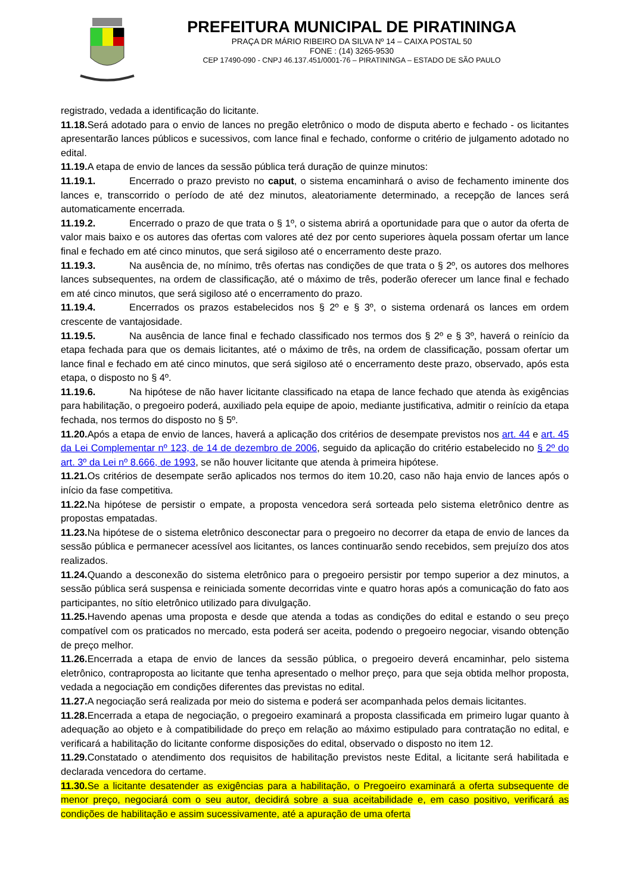PREFEITURA MUNICIPAL DE PIRATININGA
PRAÇA DR MÁRIO RIBEIRO DA SILVA Nº 14 – CAIXA POSTAL 50
FONE : (14) 3265-9530
CEP 17490-090 - CNPJ 46.137.451/0001-76 – PIRATININGA – ESTADO DE SÃO PAULO
registrado, vedada a identificação do licitante.
11.18. Será adotado para o envio de lances no pregão eletrônico o modo de disputa aberto e fechado - os licitantes apresentarão lances públicos e sucessivos, com lance final e fechado, conforme o critério de julgamento adotado no edital.
11.19. A etapa de envio de lances da sessão pública terá duração de quinze minutos:
11.19.1. Encerrado o prazo previsto no caput, o sistema encaminhará o aviso de fechamento iminente dos lances e, transcorrido o período de até dez minutos, aleatoriamente determinado, a recepção de lances será automaticamente encerrada.
11.19.2. Encerrado o prazo de que trata o § 1º, o sistema abrirá a oportunidade para que o autor da oferta de valor mais baixo e os autores das ofertas com valores até dez por cento superiores àquela possam ofertar um lance final e fechado em até cinco minutos, que será sigiloso até o encerramento deste prazo.
11.19.3. Na ausência de, no mínimo, três ofertas nas condições de que trata o § 2º, os autores dos melhores lances subsequentes, na ordem de classificação, até o máximo de três, poderão oferecer um lance final e fechado em até cinco minutos, que será sigiloso até o encerramento do prazo.
11.19.4. Encerrados os prazos estabelecidos nos § 2º e § 3º, o sistema ordenará os lances em ordem crescente de vantajosidade.
11.19.5. Na ausência de lance final e fechado classificado nos termos dos § 2º e § 3º, haverá o reinício da etapa fechada para que os demais licitantes, até o máximo de três, na ordem de classificação, possam ofertar um lance final e fechado em até cinco minutos, que será sigiloso até o encerramento deste prazo, observado, após esta etapa, o disposto no § 4º.
11.19.6. Na hipótese de não haver licitante classificado na etapa de lance fechado que atenda às exigências para habilitação, o pregoeiro poderá, auxiliado pela equipe de apoio, mediante justificativa, admitir o reinício da etapa fechada, nos termos do disposto no § 5º.
11.20. Após a etapa de envio de lances, haverá a aplicação dos critérios de desempate previstos nos art. 44 e art. 45 da Lei Complementar nº 123, de 14 de dezembro de 2006, seguido da aplicação do critério estabelecido no § 2º do art. 3º da Lei nº 8.666, de 1993, se não houver licitante que atenda à primeira hipótese.
11.21. Os critérios de desempate serão aplicados nos termos do item 10.20, caso não haja envio de lances após o início da fase competitiva.
11.22. Na hipótese de persistir o empate, a proposta vencedora será sorteada pelo sistema eletrônico dentre as propostas empatadas.
11.23. Na hipótese de o sistema eletrônico desconectar para o pregoeiro no decorrer da etapa de envio de lances da sessão pública e permanecer acessível aos licitantes, os lances continuarão sendo recebidos, sem prejuízo dos atos realizados.
11.24. Quando a desconexão do sistema eletrônico para o pregoeiro persistir por tempo superior a dez minutos, a sessão pública será suspensa e reiniciada somente decorridas vinte e quatro horas após a comunicação do fato aos participantes, no sítio eletrônico utilizado para divulgação.
11.25. Havendo apenas uma proposta e desde que atenda a todas as condições do edital e estando o seu preço compatível com os praticados no mercado, esta poderá ser aceita, podendo o pregoeiro negociar, visando obtenção de preço melhor.
11.26. Encerrada a etapa de envio de lances da sessão pública, o pregoeiro deverá encaminhar, pelo sistema eletrônico, contraproposta ao licitante que tenha apresentado o melhor preço, para que seja obtida melhor proposta, vedada a negociação em condições diferentes das previstas no edital.
11.27. A negociação será realizada por meio do sistema e poderá ser acompanhada pelos demais licitantes.
11.28. Encerrada a etapa de negociação, o pregoeiro examinará a proposta classificada em primeiro lugar quanto à adequação ao objeto e à compatibilidade do preço em relação ao máximo estipulado para contratação no edital, e verificará a habilitação do licitante conforme disposições do edital, observado o disposto no item 12.
11.29. Constatado o atendimento dos requisitos de habilitação previstos neste Edital, a licitante será habilitada e declarada vencedora do certame.
11.30. Se a licitante desatender as exigências para a habilitação, o Pregoeiro examinará a oferta subsequente de menor preço, negociará com o seu autor, decidirá sobre a sua aceitabilidade e, em caso positivo, verificará as condições de habilitação e assim sucessivamente, até a apuração de uma oferta